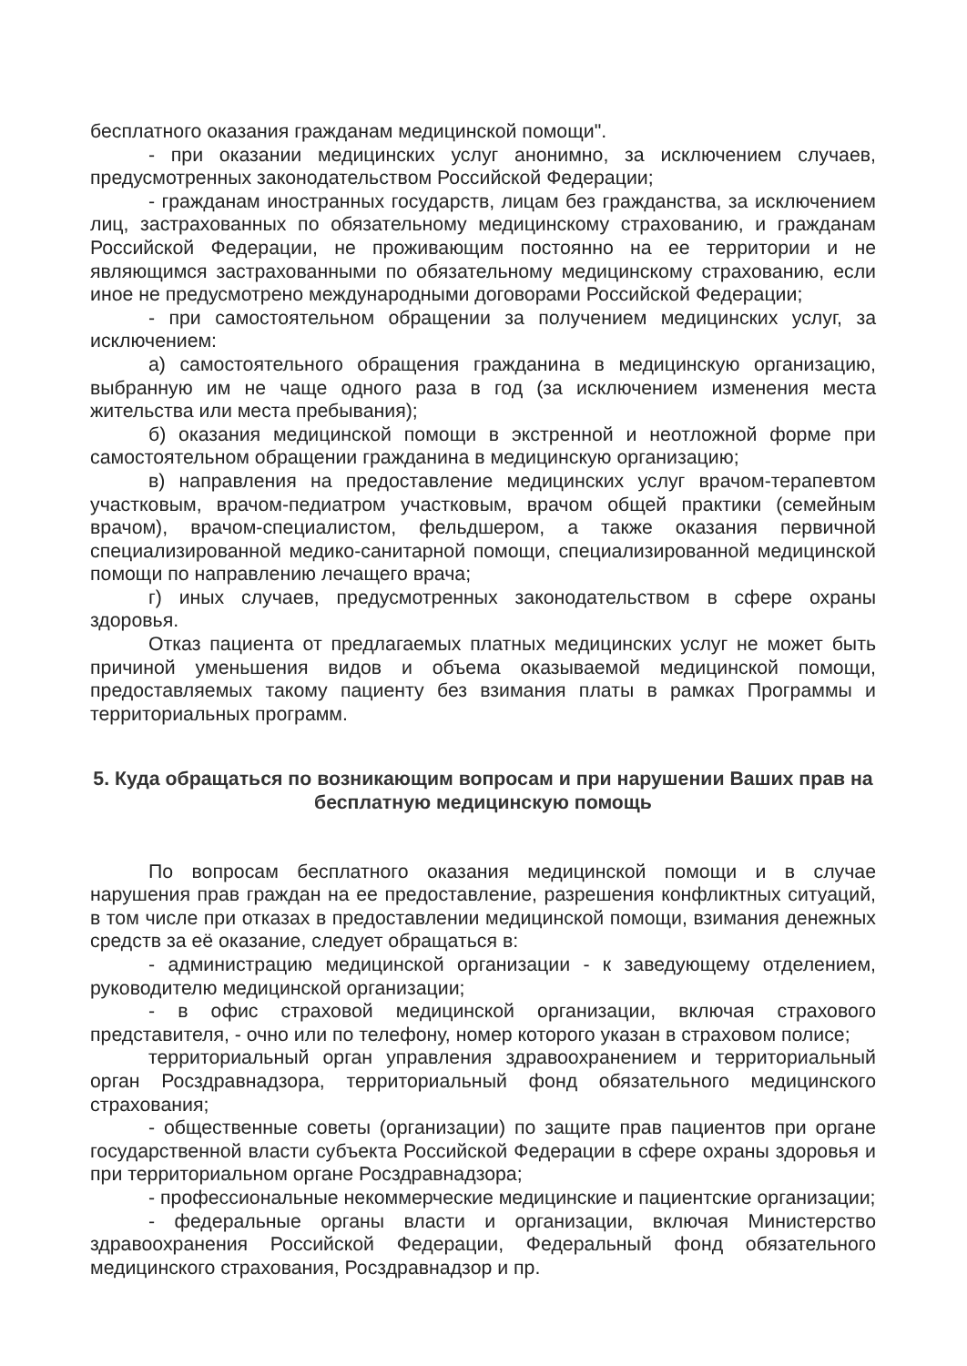бесплатного оказания гражданам медицинской помощи".
- при оказании медицинских услуг анонимно, за исключением случаев, предусмотренных законодательством Российской Федерации;
- гражданам иностранных государств, лицам без гражданства, за исключением лиц, застрахованных по обязательному медицинскому страхованию, и гражданам Российской Федерации, не проживающим постоянно на ее территории и не являющимся застрахованными по обязательному медицинскому страхованию, если иное не предусмотрено международными договорами Российской Федерации;
- при самостоятельном обращении за получением медицинских услуг, за исключением:
а) самостоятельного обращения гражданина в медицинскую организацию, выбранную им не чаще одного раза в год (за исключением изменения места жительства или места пребывания);
б) оказания медицинской помощи в экстренной и неотложной форме при самостоятельном обращении гражданина в медицинскую организацию;
в) направления на предоставление медицинских услуг врачом-терапевтом участковым, врачом-педиатром участковым, врачом общей практики (семейным врачом), врачом-специалистом, фельдшером, а также оказания первичной специализированной медико-санитарной помощи, специализированной медицинской помощи по направлению лечащего врача;
г) иных случаев, предусмотренных законодательством в сфере охраны здоровья.
Отказ пациента от предлагаемых платных медицинских услуг не может быть причиной уменьшения видов и объема оказываемой медицинской помощи, предоставляемых такому пациенту без взимания платы в рамках Программы и территориальных программ.
5. Куда обращаться по возникающим вопросам и при нарушении Ваших прав на бесплатную медицинскую помощь
По вопросам бесплатного оказания медицинской помощи и в случае нарушения прав граждан на ее предоставление, разрешения конфликтных ситуаций, в том числе при отказах в предоставлении медицинской помощи, взимания денежных средств за её оказание, следует обращаться в:
- администрацию медицинской организации - к заведующему отделением, руководителю медицинской организации;
- в офис страховой медицинской организации, включая страхового представителя, - очно или по телефону, номер которого указан в страховом полисе;
территориальный орган управления здравоохранением и территориальный орган Росздравнадзора, территориальный фонд обязательного медицинского страхования;
- общественные советы (организации) по защите прав пациентов при органе государственной власти субъекта Российской Федерации в сфере охраны здоровья и при территориальном органе Росздравнадзора;
- профессиональные некоммерческие медицинские и пациентские организации;
- федеральные органы власти и организации, включая Министерство здравоохранения Российской Федерации, Федеральный фонд обязательного медицинского страхования, Росздравнадзор и пр.